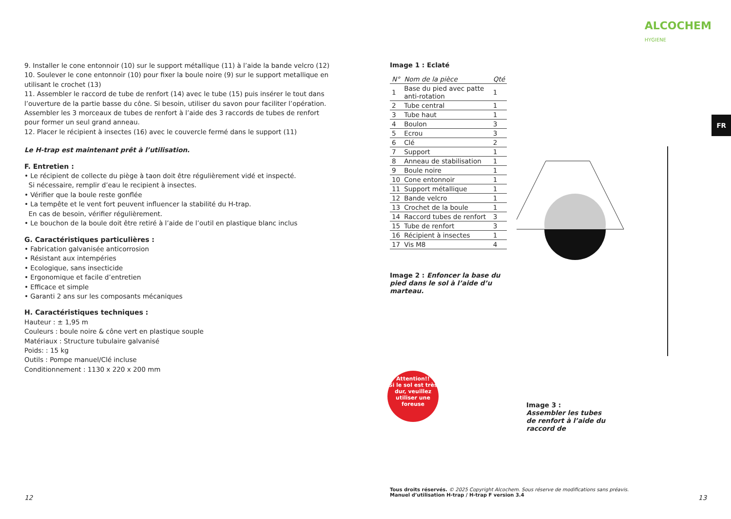ALCOCHEM
HYGIENE
FR
9. Installer le cone entonnoir (10) sur le support métallique (11) à l’aide la bande velcro (12)
10. Soulever le cone entonnoir (10) pour fixer la boule noire (9) sur le support metallique en utilisant le crochet (13)
11. Assembler le raccord de tube de renfort (14) avec le tube (15) puis insérer le tout dans l’ouverture de la partie basse du cône. Si besoin, utiliser du savon pour faciliter l’opération. Assembler les 3 morceaux de tubes de renfort à l’aide des 3 raccords de tubes de renfort pour former un seul grand anneau.
12. Placer le récipient à insectes (16) avec le couvercle fermé dans le support (11)
Le H-trap est maintenant prêt à l’utilisation.
F. Entretien :
• Le récipient de collecte du piège à taon doit être régulièrement vidé et inspecté.
Si nécessaire, remplir d’eau le recipient à insectes.
• Vérifier que la boule reste gonflée
• La tempête et le vent fort peuvent influencer la stabilité du H-trap.
En cas de besoin, vérifier régulièrement.
• Le bouchon de la boule doit être retiré à l’aide de l’outil en plastique blanc inclus
G. Caractéristiques particulières :
• Fabrication galvanisée anticorrosion
• Résistant aux intempéries
• Ecologique, sans insecticide
• Ergonomique et facile d’entretien
• Efficace et simple
• Garanti 2 ans sur les composants mécaniques
H. Caractéristiques techniques :
Hauteur : ± 1,95 m
Couleurs : boule noire & cône vert en plastique souple
Matériaux : Structure tubulaire galvanisé
Poids: : 15 kg
Outils : Pompe manuel/Clé incluse
Conditionnement : 1130 x 220 x 200 mm
Image 1 : Eclaté
| N° | Nom de la pièce | Qté |
| --- | --- | --- |
| 1 | Base du pied avec patte anti-rotation | 1 |
| 2 | Tube central | 1 |
| 3 | Tube haut | 1 |
| 4 | Boulon | 3 |
| 5 | Ecrou | 3 |
| 6 | Clé | 2 |
| 7 | Support | 1 |
| 8 | Anneau de stabilisation | 1 |
| 9 | Boule noire | 1 |
| 10 | Cone entonnoir | 1 |
| 11 | Support métallique | 1 |
| 12 | Bande velcro | 1 |
| 13 | Crochet de la boule | 1 |
| 14 | Raccord tubes de renfort | 3 |
| 15 | Tube de renfort | 3 |
| 16 | Récipient à insectes | 1 |
| 17 | Vis M8 | 4 |
Image 2 : Enfoncer la base du pied dans le sol à l’aide d’u marteau.
Attention!!
Si le sol est très dur, veuillez utiliser une foreuse
Image 3 :
Assembler les tubes
de renfort à l’aide du
raccord de
Tous droits réservés. © 2025 Copyright Alcochem. Sous réserve de modifications sans préavis.
Manuel d’utilisation H-trap / H-trap F version 3.4
12 13